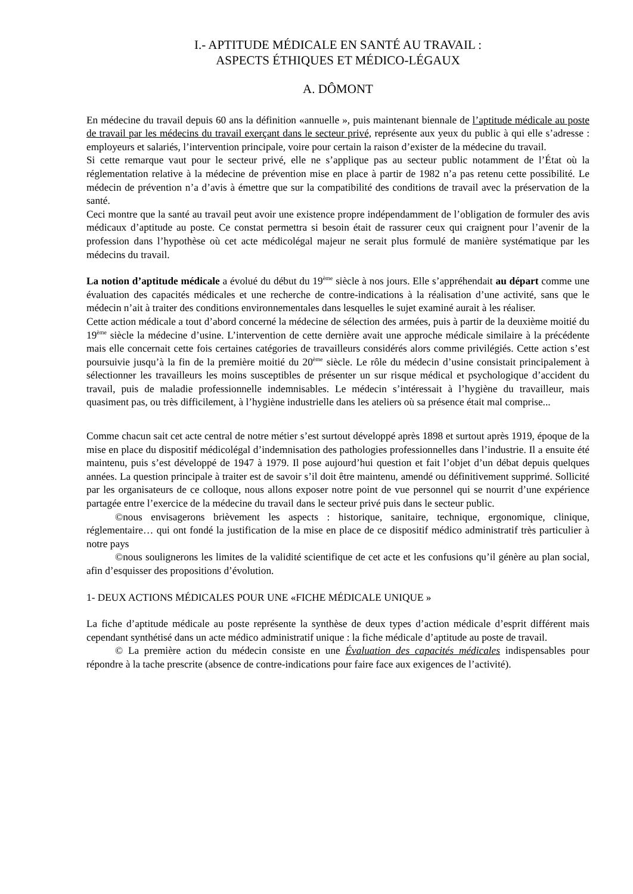I.- APTITUDE MÉDICALE EN SANTÉ AU TRAVAIL :
ASPECTS ÉTHIQUES ET MÉDICO-LÉGAUX
A. DÔMONT
En médecine du travail depuis 60 ans la définition «annuelle », puis maintenant biennale de l’aptitude médicale au poste de travail par les médecins du travail exerçant dans le secteur privé, représente aux yeux du public à qui elle s’adresse : employeurs et salariés, l’intervention principale, voire pour certain la raison d’exister de la médecine du travail.
Si cette remarque vaut pour le secteur privé, elle ne s’applique pas au secteur public notamment de l’État où la réglementation relative à la médecine de prévention mise en place à partir de 1982 n’a pas retenu cette possibilité. Le médecin de prévention n’a d’avis à émettre que sur la compatibilité des conditions de travail avec la préservation de la santé.
Ceci montre que la santé au travail peut avoir une existence propre indépendamment de l’obligation de formuler des avis médicaux d’aptitude au poste. Ce constat permettra si besoin était de rassurer ceux qui craignent pour l’avenir de la profession dans l’hypothèse où cet acte médicolégal majeur ne serait plus formulé de manière systématique par les médecins du travail.
La notion d’aptitude médicale a évolué du début du 19<sup>ème</sup> siècle à nos jours. Elle s’appréhendait au départ comme une évaluation des capacités médicales et une recherche de contre-indications à la réalisation d’une activité, sans que le médecin n’ait à traiter des conditions environnementales dans lesquelles le sujet examiné aurait à les réaliser.
Cette action médicale a tout d’abord concerné la médecine de sélection des armées, puis à partir de la deuxième moitié du 19<sup>ème</sup> siècle la médecine d’usine. L’intervention de cette dernière avait une approche médicale similaire à la précédente mais elle concernait cette fois certaines catégories de travailleurs considérés alors comme privilégiés. Cette action s’est poursuivie jusqu’à la fin de la première moitié du 20<sup>ème</sup> siècle. Le rôle du médecin d’usine consistait principalement à sélectionner les travailleurs les moins susceptibles de présenter un sur risque médical et psychologique d’accident du travail, puis de maladie professionnelle indemnisables. Le médecin s’intéressait à l’hygiène du travailleur, mais quasiment pas, ou très difficilement, à l’hygiène industrielle dans les ateliers où sa présence était mal comprise...
Comme chacun sait cet acte central de notre métier s’est surtout développé après 1898 et surtout après 1919, époque de la mise en place du dispositif médicolégal d’indemnisation des pathologies professionnelles dans l’industrie. Il a ensuite été maintenu, puis s’est développé de 1947 à 1979. Il pose aujourd’hui question et fait l’objet d’un débat depuis quelques années. La question principale à traiter est de savoir s’il doit être maintenu, amendé ou définitivement supprimé. Sollicité par les organisateurs de ce colloque, nous allons exposer notre point de vue personnel qui se nourrit d’une expérience partagée entre l’exercice de la médecine du travail dans le secteur privé puis dans le secteur public.
©nous envisagerons brièvement les aspects : historique, sanitaire, technique, ergonomique, clinique, réglementaire… qui ont fondé la justification de la mise en place de ce dispositif médico administratif très particulier à notre pays
©nous soulignerons les limites de la validité scientifique de cet acte et les confusions qu’il génère au plan social, afin d’esquisser des propositions d’évolution.
1- DEUX ACTIONS MÉDICALES POUR UNE «FICHE MÉDICALE UNIQUE »
La fiche d’aptitude médicale au poste représente la synthèse de deux types d’action médicale d’esprit différent mais cependant synthétisé dans un acte médico administratif unique : la fiche médicale d’aptitude au poste de travail.
© La première action du médecin consiste en une Évaluation des capacités médicales indispensables pour répondre à la tache prescrite (absence de contre-indications pour faire face aux exigences de l’activité).